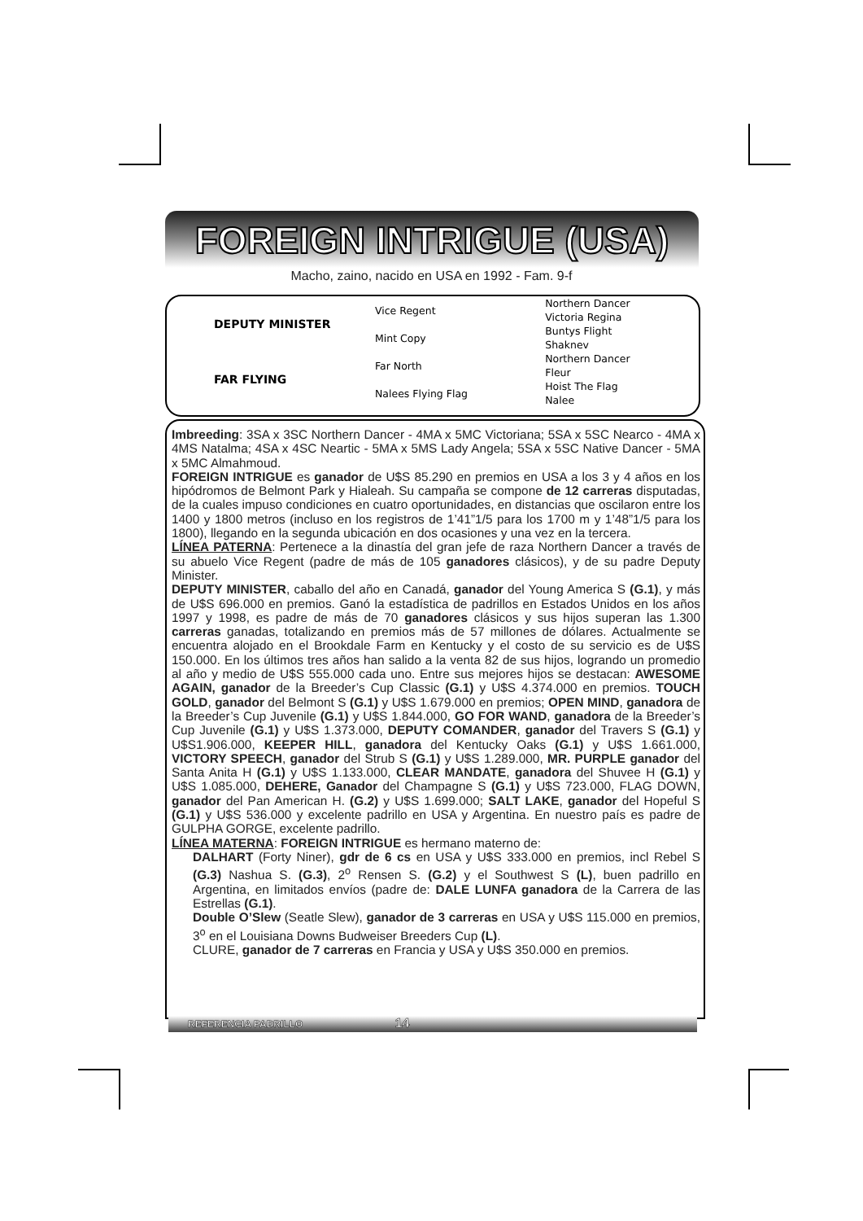FOREIGN INTRIGUE (USA)
Macho, zaino, nacido en USA en 1992 - Fam. 9-f
| DEPUTY MINISTER | Vice Regent | Northern Dancer |
| | | Victoria Regina |
| | Mint Copy | Buntys Flight |
| | | Shaknev |
| FAR FLYING | Far North | Northern Dancer |
| | | Fleur |
| | Nalees Flying Flag | Hoist The Flag |
| | | Nalee |
Imbreeding: 3SA x 3SC Northern Dancer - 4MA x 5MC Victoriana; 5SA x 5SC Nearco - 4MA x 4MS Natalma; 4SA x 4SC Neartic - 5MA x 5MS Lady Angela; 5SA x 5SC Native Dancer - 5MA x 5MC Almahmoud.
FOREIGN INTRIGUE es ganador de U$S 85.290 en premios en USA a los 3 y 4 años en los hipódromos de Belmont Park y Hialeah. Su campaña se compone de 12 carreras disputadas, de la cuales impuso condiciones en cuatro oportunidades, en distancias que oscilaron entre los 1400 y 1800 metros (incluso en los registros de 1’41”1/5 para los 1700 m y 1’48”1/5 para los 1800), llegando en la segunda ubicación en dos ocasiones y una vez en la tercera.
LÍNEA PATERNA: Pertenece a la dinastía del gran jefe de raza Northern Dancer a través de su abuelo Vice Regent (padre de más de 105 ganadores clásicos), y de su padre Deputy Minister.
DEPUTY MINISTER, caballo del año en Canadá, ganador del Young America S (G.1), y más de U$S 696.000 en premios. Ganó la estadística de padrillos en Estados Unidos en los años 1997 y 1998, es padre de más de 70 ganadores clásicos y sus hijos superan las 1.300 carreras ganadas, totalizando en premios más de 57 millones de dólares. Actualmente se encuentra alojado en el Brookdale Farm en Kentucky y el costo de su servicio es de U$S 150.000. En los últimos tres años han salido a la venta 82 de sus hijos, logrando un promedio al año y medio de U$S 555.000 cada uno. Entre sus mejores hijos se destacan: AWESOME AGAIN, ganador de la Breeder’s Cup Classic (G.1) y U$S 4.374.000 en premios. TOUCH GOLD, ganador del Belmont S (G.1) y U$S 1.679.000 en premios; OPEN MIND, ganadora de la Breeder’s Cup Juvenile (G.1) y U$S 1.844.000, GO FOR WAND, ganadora de la Breeder’s Cup Juvenile (G.1) y U$S 1.373.000, DEPUTY COMANDER, ganador del Travers S (G.1) y U$S1.906.000, KEEPER HILL, ganadora del Kentucky Oaks (G.1) y U$S 1.661.000, VICTORY SPEECH, ganador del Strub S (G.1) y U$S 1.289.000, MR. PURPLE ganador del Santa Anita H (G.1) y U$S 1.133.000, CLEAR MANDATE, ganadora del Shuvee H (G.1) y U$S 1.085.000, DEHERE, Ganador del Champagne S (G.1) y U$S 723.000, FLAG DOWN, ganador del Pan American H. (G.2) y U$S 1.699.000; SALT LAKE, ganador del Hopeful S (G.1) y U$S 536.000 y excelente padrillo en USA y Argentina. En nuestro país es padre de GULPHA GORGE, excelente padrillo.
LÍNEA MATERNA: FOREIGN INTRIGUE es hermano materno de:
DALHART (Forty Niner), gdr de 6 cs en USA y U$S 333.000 en premios, incl Rebel S (G.3) Nashua S. (G.3), 2<sup>o</sup> Rensen S. (G.2) y el Southwest S (L), buen padrillo en Argentina, en limitados envíos (padre de: DALE LUNFA ganadora de la Carrera de las Estrellas (G.1).
Double O’Slew (Seatle Slew), ganador de 3 carreras en USA y U$S 115.000 en premios, 3<sup>o</sup> en el Louisiana Downs Budweiser Breeders Cup (L).
CLURE, ganador de 7 carreras en Francia y USA y U$S 350.000 en premios.
REFERENCIA PADRILLO 14